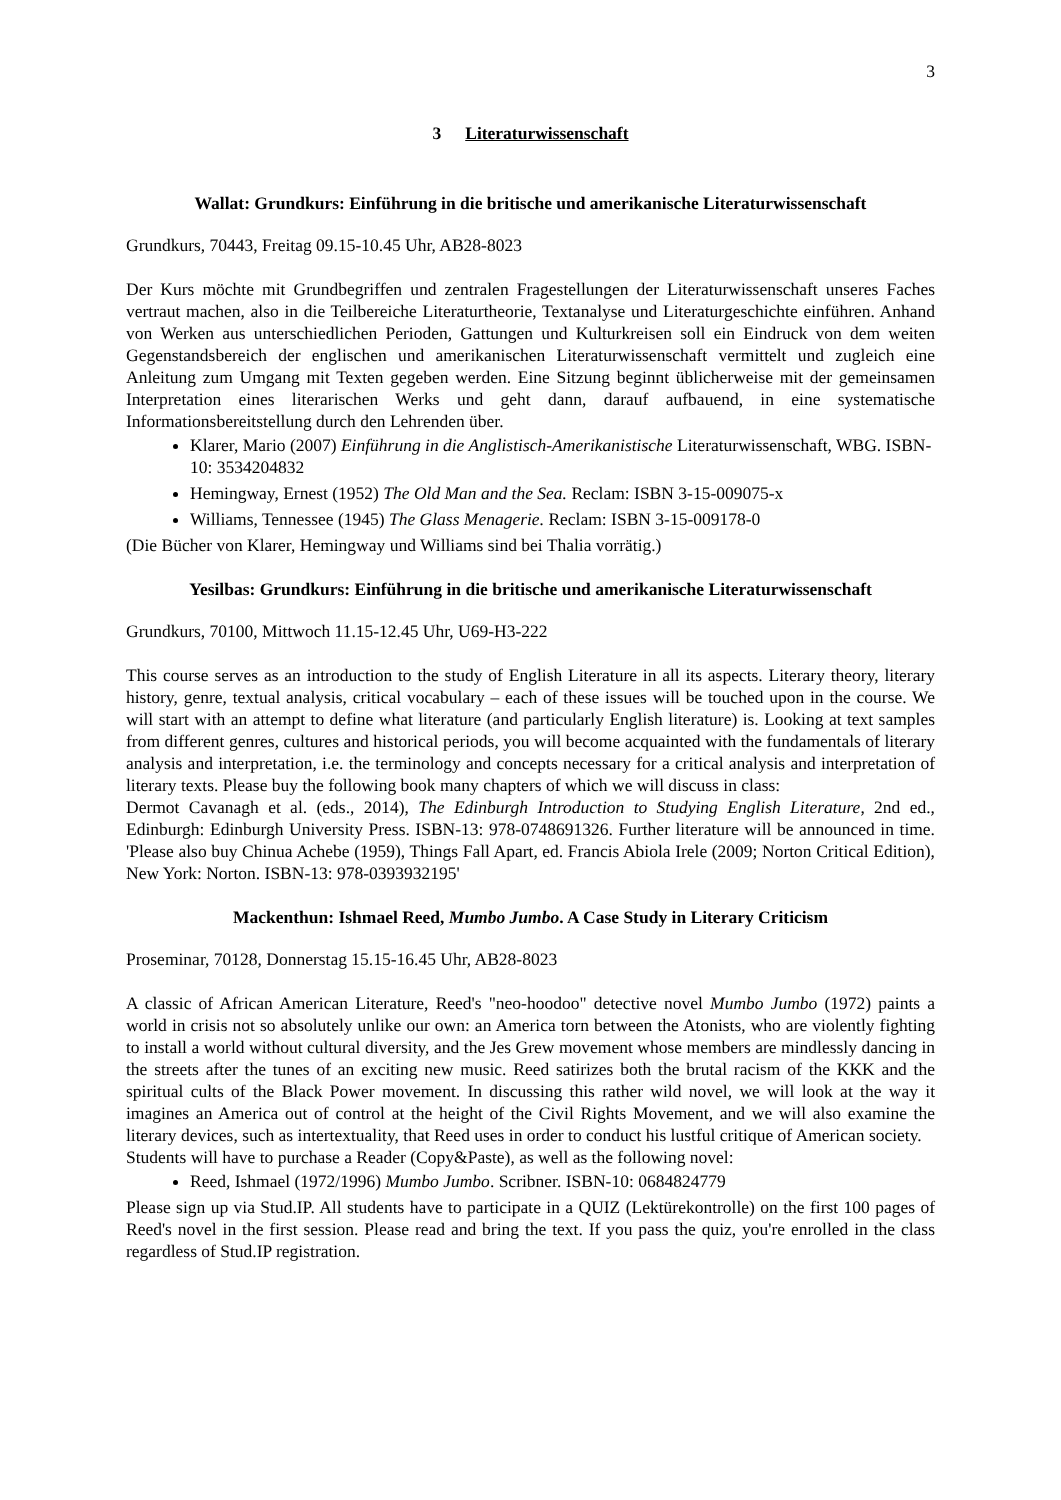3
3 Literaturwissenschaft
Wallat: Grundkurs: Einführung in die britische und amerikanische Literaturwissenschaft
Grundkurs, 70443, Freitag 09.15-10.45 Uhr, AB28-8023
Der Kurs möchte mit Grundbegriffen und zentralen Fragestellungen der Literaturwissenschaft unseres Faches vertraut machen, also in die Teilbereiche Literaturtheorie, Textanalyse und Literaturgeschichte einführen. Anhand von Werken aus unterschiedlichen Perioden, Gattungen und Kulturkreisen soll ein Eindruck von dem weiten Gegenstandsbereich der englischen und amerikanischen Literaturwissenschaft vermittelt und zugleich eine Anleitung zum Umgang mit Texten gegeben werden. Eine Sitzung beginnt üblicherweise mit der gemeinsamen Interpretation eines literarischen Werks und geht dann, darauf aufbauend, in eine systematische Informationsbereitstellung durch den Lehrenden über.
Klarer, Mario (2007) Einführung in die Anglistisch-Amerikanistische Literaturwissenschaft, WBG. ISBN- 10: 3534204832
Hemingway, Ernest (1952) The Old Man and the Sea. Reclam: ISBN 3-15-009075-x
Williams, Tennessee (1945) The Glass Menagerie. Reclam: ISBN 3-15-009178-0
(Die Bücher von Klarer, Hemingway und Williams sind bei Thalia vorrätig.)
Yesilbas: Grundkurs: Einführung in die britische und amerikanische Literaturwissenschaft
Grundkurs, 70100, Mittwoch 11.15-12.45 Uhr, U69-H3-222
This course serves as an introduction to the study of English Literature in all its aspects. Literary theory, literary history, genre, textual analysis, critical vocabulary – each of these issues will be touched upon in the course. We will start with an attempt to define what literature (and particularly English literature) is. Looking at text samples from different genres, cultures and historical periods, you will become acquainted with the fundamentals of literary analysis and interpretation, i.e. the terminology and concepts necessary for a critical analysis and interpretation of literary texts. Please buy the following book many chapters of which we will discuss in class:
Dermot Cavanagh et al. (eds., 2014), The Edinburgh Introduction to Studying English Literature, 2nd ed., Edinburgh: Edinburgh University Press. ISBN-13: 978-0748691326. Further literature will be announced in time. 'Please also buy Chinua Achebe (1959), Things Fall Apart, ed. Francis Abiola Irele (2009; Norton Critical Edition), New York: Norton. ISBN-13: 978-0393932195'
Mackenthun: Ishmael Reed, Mumbo Jumbo. A Case Study in Literary Criticism
Proseminar, 70128, Donnerstag 15.15-16.45 Uhr, AB28-8023
A classic of African American Literature, Reed's "neo-hoodoo" detective novel Mumbo Jumbo (1972) paints a world in crisis not so absolutely unlike our own: an America torn between the Atonists, who are violently fighting to install a world without cultural diversity, and the Jes Grew movement whose members are mindlessly dancing in the streets after the tunes of an exciting new music. Reed satirizes both the brutal racism of the KKK and the spiritual cults of the Black Power movement. In discussing this rather wild novel, we will look at the way it imagines an America out of control at the height of the Civil Rights Movement, and we will also examine the literary devices, such as intertextuality, that Reed uses in order to conduct his lustful critique of American society.
Students will have to purchase a Reader (Copy&Paste), as well as the following novel:
Reed, Ishmael (1972/1996) Mumbo Jumbo. Scribner. ISBN-10: 0684824779
Please sign up via Stud.IP. All students have to participate in a QUIZ (Lektürekontrolle) on the first 100 pages of Reed's novel in the first session. Please read and bring the text. If you pass the quiz, you're enrolled in the class regardless of Stud.IP registration.